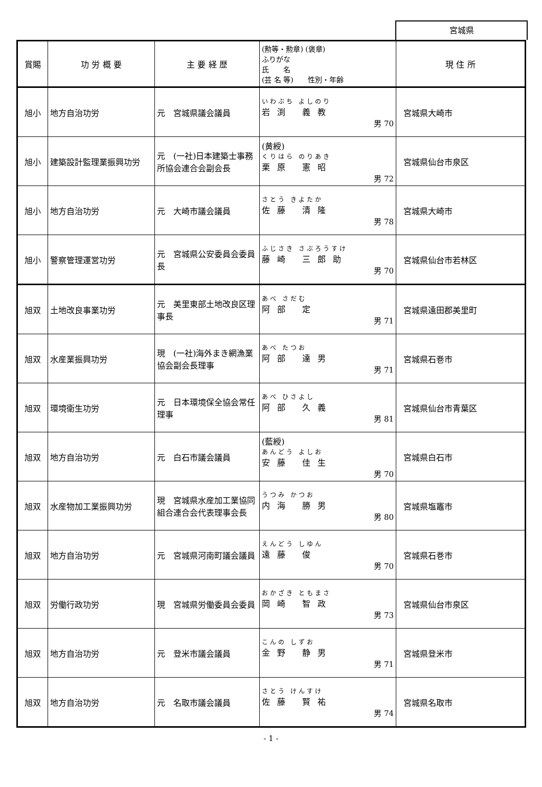宮城県
| 賞賜 | 功 労 概 要 | 主 要 経 歴 | (勲等・勲章) (褒章) ふりがな 氏 名 (芸 名 等) 性別・年齢 | 現 住 所 |
| --- | --- | --- | --- | --- |
| 旭小 | 地方自治功労 | 元 宮城県議会議員 | いわぶち よしのり 岩渕 義教 男 70 | 宮城県大崎市 |
| 旭小 | 建築設計監理業振興功労 | 元 (一社)日本建築士事務所協会連合会副会長 | (黄綬) くりはら のりあき 栗原 憲昭 男 72 | 宮城県仙台市泉区 |
| 旭小 | 地方自治功労 | 元 大崎市議会議員 | さとう きよたか 佐藤 清隆 男 78 | 宮城県大崎市 |
| 旭小 | 警察管理運営功労 | 元 宮城県公安委員会委員長 | ふじさき さぶろうすけ 藤崎 三郎助 男 70 | 宮城県仙台市若林区 |
| 旭双 | 土地改良事業功労 | 元 美里東部土地改良区理事長 | あべ さだむ 阿部 定 男 71 | 宮城県遠田郡美里町 |
| 旭双 | 水産業振興功労 | 現 (一社)海外まき網漁業協会副会長理事 | あべ たつお 阿部 達男 男 71 | 宮城県石巻市 |
| 旭双 | 環境衛生功労 | 元 日本環境保全協会常任理事 | あべ ひさよし 阿部 久義 男 81 | 宮城県仙台市青葉区 |
| 旭双 | 地方自治功労 | 元 白石市議会議員 | (藍綬) あんどう よしお 安藤 佳生 男 70 | 宮城県白石市 |
| 旭双 | 水産物加工業振興功労 | 現 宮城県水産加工業協同組合連合会代表理事会長 | うつみ かつお 内海 勝男 男 80 | 宮城県塩竈市 |
| 旭双 | 地方自治功労 | 元 宮城県河南町議会議員 | えんどう しゆん 遠藤 俊 男 70 | 宮城県石巻市 |
| 旭双 | 労働行政功労 | 現 宮城県労働委員会委員 | おかざき ともまさ 岡崎 智政 男 73 | 宮城県仙台市泉区 |
| 旭双 | 地方自治功労 | 元 登米市議会議員 | こんの しずお 金野 静男 男 71 | 宮城県登米市 |
| 旭双 | 地方自治功労 | 元 名取市議会議員 | さとう けんすけ 佐藤 賢祐 男 74 | 宮城県名取市 |
- 1 -